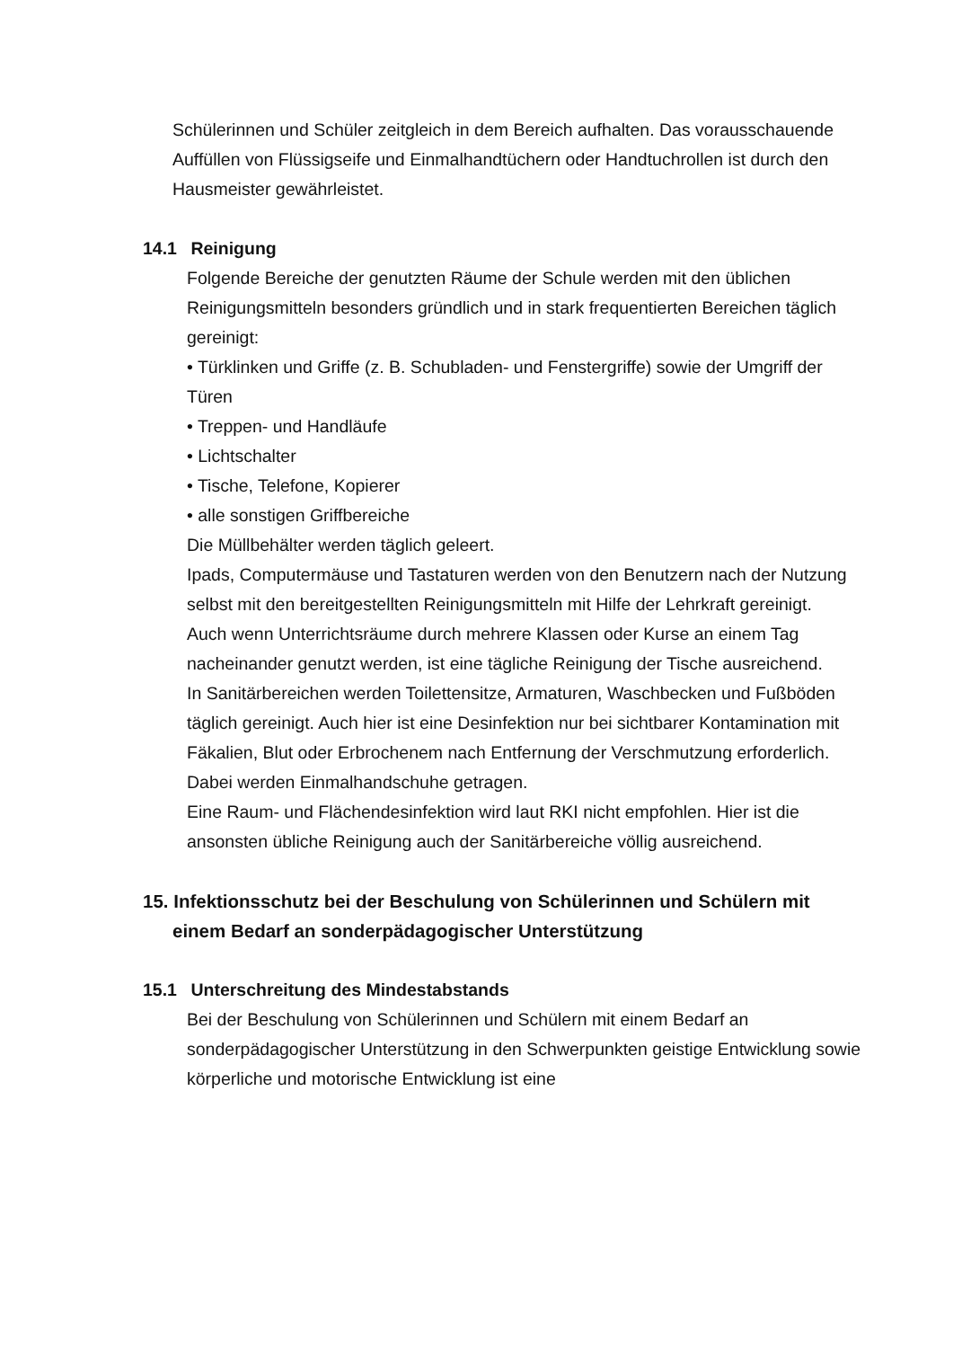Schülerinnen und Schüler zeitgleich in dem Bereich aufhalten. Das vorausschauende Auffüllen von Flüssigseife und Einmalhandtüchern oder Handtuchrollen ist durch den Hausmeister gewährleistet.
14.1 Reinigung
Folgende Bereiche der genutzten Räume der Schule werden mit den üblichen Reinigungsmitteln besonders gründlich und in stark frequentierten Bereichen täglich gereinigt:
• Türklinken und Griffe (z. B. Schubladen- und Fenstergriffe) sowie der Umgriff der Türen
• Treppen- und Handläufe
• Lichtschalter
• Tische, Telefone, Kopierer
• alle sonstigen Griffbereiche
Die Müllbehälter werden täglich geleert.
Ipads, Computermäuse und Tastaturen werden von den Benutzern nach der Nutzung selbst mit den bereitgestellten Reinigungsmitteln mit Hilfe der Lehrkraft gereinigt.
Auch wenn Unterrichtsräume durch mehrere Klassen oder Kurse an einem Tag nacheinander genutzt werden, ist eine tägliche Reinigung der Tische ausreichend.
In Sanitärbereichen werden Toilettensitze, Armaturen, Waschbecken und Fußböden täglich gereinigt. Auch hier ist eine Desinfektion nur bei sichtbarer Kontamination mit Fäkalien, Blut oder Erbrochenem nach Entfernung der Verschmutzung erforderlich. Dabei werden Einmalhandschuhe getragen.
Eine Raum- und Flächendesinfektion wird laut RKI nicht empfohlen. Hier ist die ansonsten übliche Reinigung auch der Sanitärbereiche völlig ausreichend.
15. Infektionsschutz bei der Beschulung von Schülerinnen und Schülern mit einem Bedarf an sonderpädagogischer Unterstützung
15.1 Unterschreitung des Mindestabstands
Bei der Beschulung von Schülerinnen und Schülern mit einem Bedarf an sonderpädagogischer Unterstützung in den Schwerpunkten geistige Entwicklung sowie körperliche und motorische Entwicklung ist eine